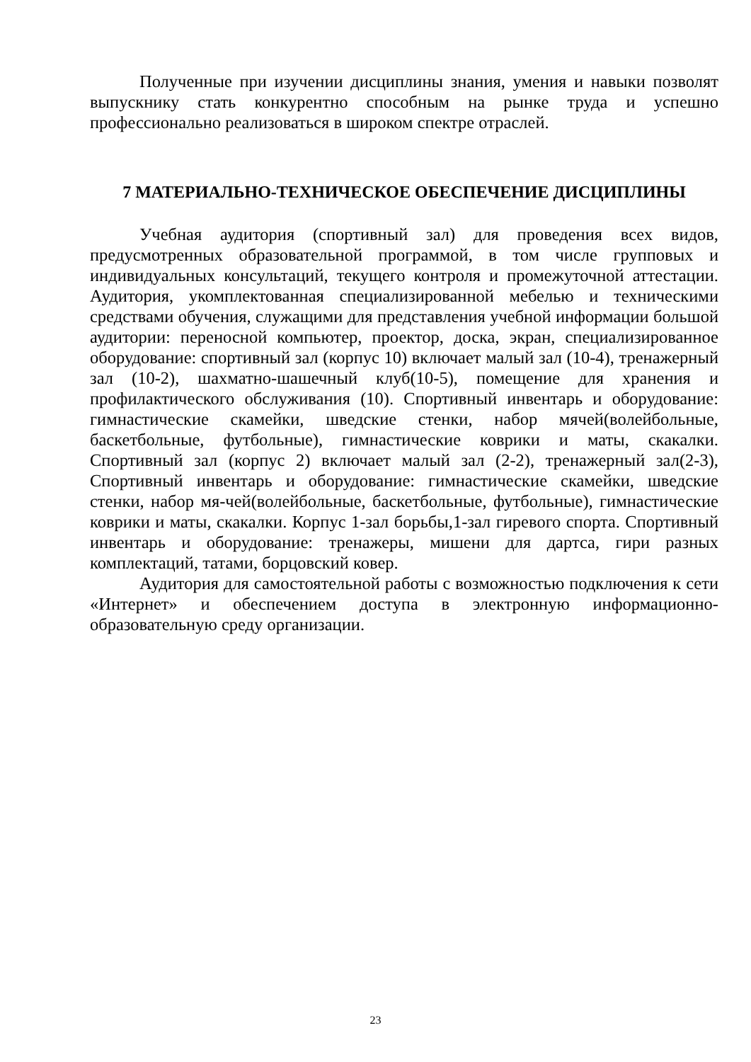Полученные при изучении дисциплины знания, умения и навыки позволят выпускнику стать конкурентно способным на рынке труда и успешно профессионально реализоваться в широком спектре отраслей.
7 МАТЕРИАЛЬНО-ТЕХНИЧЕСКОЕ ОБЕСПЕЧЕНИЕ ДИСЦИПЛИНЫ
Учебная аудитория (спортивный зал) для проведения всех видов, предусмотренных образовательной программой, в том числе групповых и индивидуальных консультаций, текущего контроля и промежуточной аттестации. Аудитория, укомплектованная специализированной мебелью и техническими средствами обучения, служащими для представления учебной информации большой аудитории: переносной компьютер, проектор, доска, экран, специализированное оборудование: спортивный зал (корпус 10) включает малый зал (10-4), тренажерный зал (10-2), шахматно-шашечный клуб(10-5), помещение для хранения и профилактического обслуживания (10). Спортивный инвентарь и оборудование: гимнастические скамейки, шведские стенки, набор мячей(волейбольные, баскетбольные, футбольные), гимнастические коврики и маты, скакалки. Спортивный зал (корпус 2) включает малый зал (2-2), тренажерный зал(2-3), Спортивный инвентарь и оборудование: гимнастические скамейки, шведские стенки, набор мя-чей(волейбольные, баскетбольные, футбольные), гимнастические коврики и маты, скакалки. Корпус 1-зал борьбы,1-зал гиревого спорта. Спортивный инвентарь и оборудование: тренажеры, мишени для дартса, гири разных комплектаций, татами, борцовский ковер.
Аудитория для самостоятельной работы с возможностью подключения к сети «Интернет» и обеспечением доступа в электронную информационно-образовательную среду организации.
23